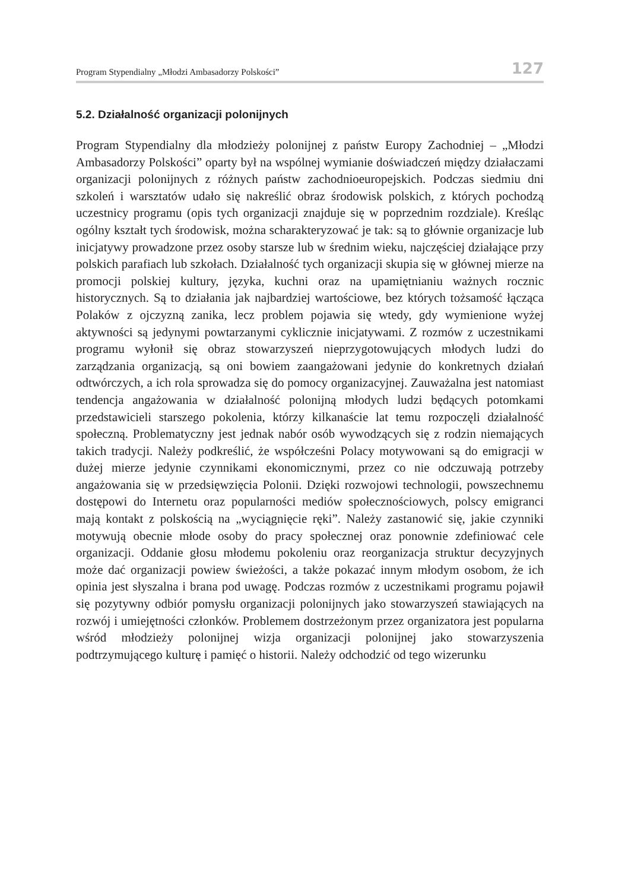Program Stypendialny „Młodzi Ambasadorzy Polskości” 127
5.2. Działalność organizacji polonijnych
Program Stypendialny dla młodzieży polonijnej z państw Europy Zachodniej – „Młodzi Ambasadorzy Polskości” oparty był na wspólnej wymianie doświadczeń między działaczami organizacji polonijnych z różnych państw zachodnioeuropejskich. Podczas siedmiu dni szkoleń i warsztatów udało się nakreślić obraz środowisk polskich, z których pochodzą uczestnicy programu (opis tych organizacji znajduje się w poprzednim rozdziale). Kreśląc ogólny kształt tych środowisk, można scharakteryzować je tak: są to głównie organizacje lub inicjatywy prowadzone przez osoby starsze lub w średnim wieku, najczęściej działające przy polskich parafiach lub szkołach. Działalność tych organizacji skupia się w głównej mierze na promocji polskiej kultury, języka, kuchni oraz na upamiętnianiu ważnych rocznic historycznych. Są to działania jak najbardziej wartościowe, bez których tożsamość łącząca Polaków z ojczyzną zanika, lecz problem pojawia się wtedy, gdy wymienione wyżej aktywności są jedynymi powtarzanymi cyklicznie inicjatywami. Z rozmów z uczestnikami programu wyłonił się obraz stowarzyszeń nieprzygotowujących młodych ludzi do zarządzania organizacją, są oni bowiem zaangażowani jedynie do konkretnych działań odtwórczych, a ich rola sprowadza się do pomocy organizacyjnej. Zauważalna jest natomiast tendencja angażowania w działalność polonijną młodych ludzi będących potomkami przedstawicieli starszego pokolenia, którzy kilkanaście lat temu rozpoczęli działalność społeczną. Problematyczny jest jednak nabór osób wywodzących się z rodzin niemających takich tradycji. Należy podkreślić, że współcześni Polacy motywowani są do emigracji w dużej mierze jedynie czynnikami ekonomicznymi, przez co nie odczuwają potrzeby angażowania się w przedsięwzięcia Polonii. Dzięki rozwojowi technologii, powszechnemu dostępowi do Internetu oraz popularności mediów społecznościowych, polscy emigranci mają kontakt z polskością na „wyciągnięcie ręki”. Należy zastanowić się, jakie czynniki motywują obecnie młode osoby do pracy społecznej oraz ponownie zdefiniować cele organizacji. Oddanie głosu młodemu pokoleniu oraz reorganizacja struktur decyzyjnych może dać organizacji powiew świeżości, a także pokazać innym młodym osobom, że ich opinia jest słyszalna i brana pod uwagę. Podczas rozmów z uczestnikami programu pojawił się pozytywny odbiór pomysłu organizacji polonijnych jako stowarzyszeń stawiających na rozwój i umiejętności członków. Problemem dostrzeżonym przez organizatora jest popularna wśród młodzieży polonijnej wizja organizacji polonijnej jako stowarzyszenia podtrzymującego kulturę i pamięć o historii. Należy odchodzić od tego wizerunku